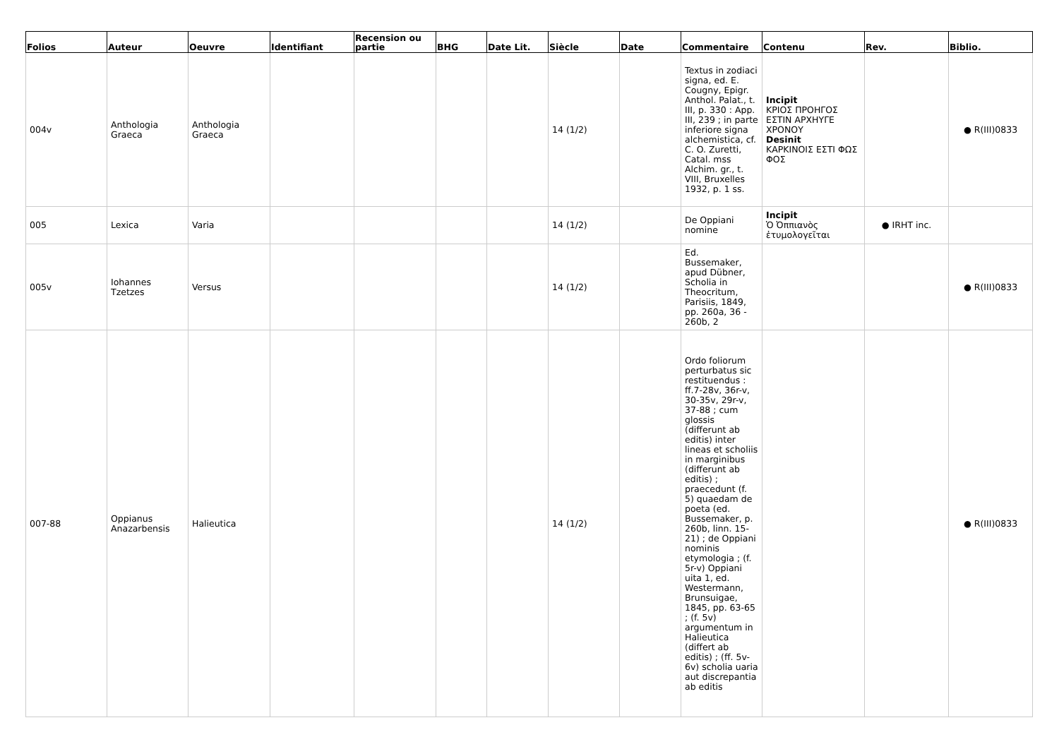| Folios | Auteur | Oeuvre | Identifiant | Recension ou partie | BHG | Date Lit. | Siècle | Date | Commentaire | Contenu | Rev. | Biblio. |
| --- | --- | --- | --- | --- | --- | --- | --- | --- | --- | --- | --- | --- |
| 004v | Anthologia Graeca | Anthologia Graeca | | | | | 14 (1/2) | | Textus in zodiaci signa, ed. E. Cougny, Epigr. Anthol. Palat., t. III, p. 330 : App. III, 239 ; in parte inferiore signa alchemistica, cf. C. O. Zuretti, Catal. mss Alchim. gr., t. VIII, Bruxelles 1932, p. 1 ss. | Incipit ΚΡΙΟΣ ΠΡΟΗΓΟΣ ΕΣΤΙΝ ΑΡΧΗΥΓΕ ΧΡΟΝΟΥ Desinit ΚΑΡΚΙΝΟΙΣ ΕΣΤΙ ΦΩΣ ΦΟΣ | | ● R(III)0833 |
| 005 | Lexica | Varia | | | | | 14 (1/2) | | De Oppiani nomine | Incipit Ὁ Ὀππιανὸς ἐτυμολογεῖται | ● IRHT inc. | |
| 005v | Iohannes Tzetzes | Versus | | | | | 14 (1/2) | | Ed. Bussemaker, apud Dübner, Scholia in Theocritum, Parisiis, 1849, pp. 260a, 36 - 260b, 2 | | | ● R(III)0833 |
| 007-88 | Oppianus Anazarbensis | Halieutica | | | | | 14 (1/2) | | Ordo foliorum perturbatus sic restituendus : ff.7-28v, 36r-v, 30-35v, 29r-v, 37-88 ; cum glossis (differunt ab editis) inter lineas et scholiis in marginibus (differunt ab editis) ; praecedunt (f. 5) quaedam de poeta (ed. Bussemaker, p. 260b, linn. 15-21) ; de Oppiani nominis etymologia ; (f. 5r-v) Oppiani uita 1, ed. Westermann, Brunsuigae, 1845, pp. 63-65 ; (f. 5v) argumentum in Halieutica (differt ab editis) ; (ff. 5v-6v) scholia uaria aut discrepantia ab editis | | | ● R(III)0833 |